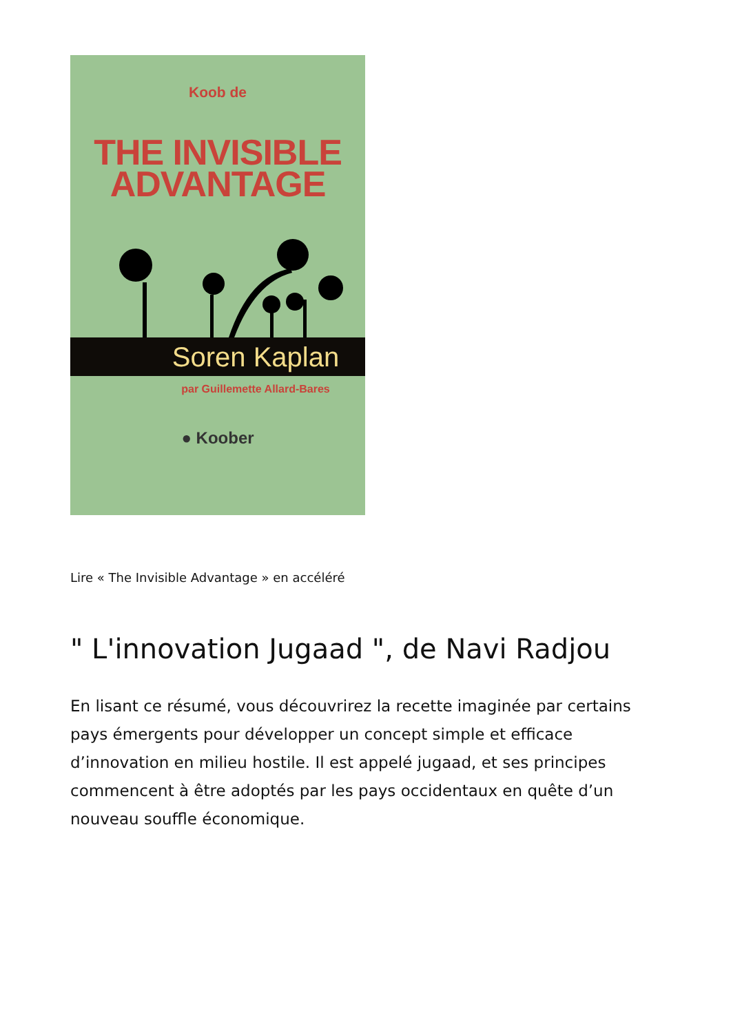Koob de
THE INVISIBLE
ADVANTAGE
Soren Kaplan
par Guillemette Allard-Bares
● Koober
Lire « The Invisible Advantage » en accéléré
" L'innovation Jugaad ", de Navi Radjou
En lisant ce résumé, vous découvrirez la recette imaginée par certains pays émergents pour développer un concept simple et efficace d’innovation en milieu hostile. Il est appelé jugaad, et ses principes commencent à être adoptés par les pays occidentaux en quête d’un nouveau souffle économique.